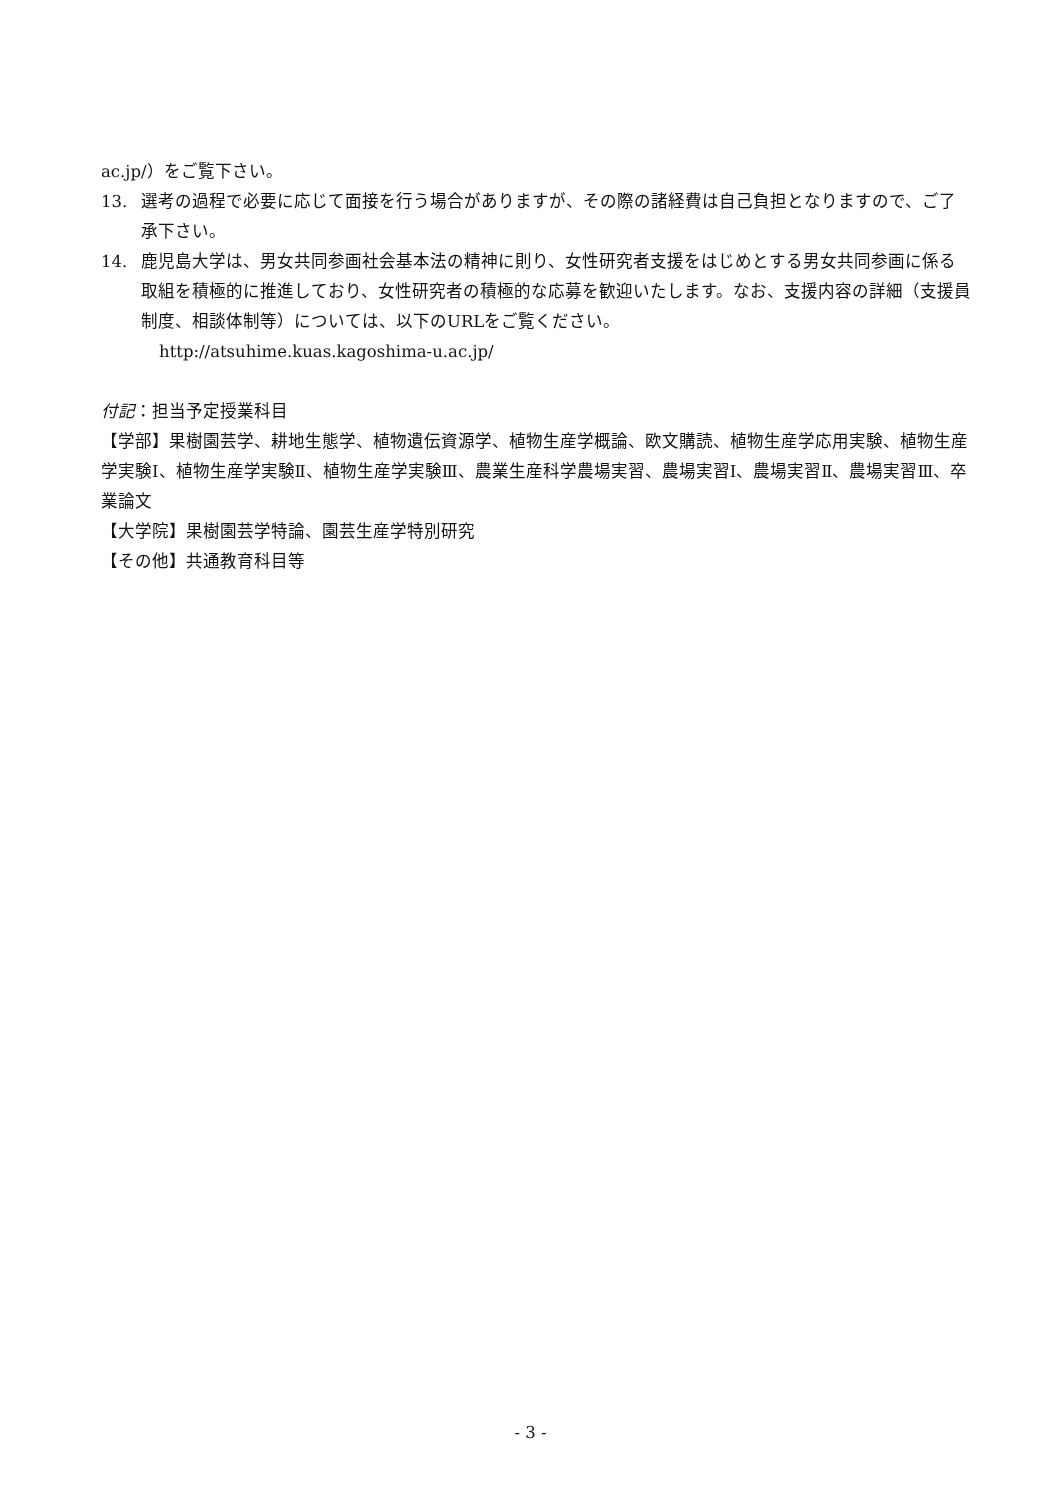ac.jp/）をご覧下さい。
13. 選考の過程で必要に応じて面接を行う場合がありますが、その際の諸経費は自己負担となりますので、ご了承下さい。
14. 鹿児島大学は、男女共同参画社会基本法の精神に則り、女性研究者支援をはじめとする男女共同参画に係る取組を積極的に推進しており、女性研究者の積極的な応募を歓迎いたします。なお、支援内容の詳細（支援員制度、相談体制等）については、以下のURLをご覧ください。
http://atsuhime.kuas.kagoshima-u.ac.jp/
付記：担当予定授業科目
【学部】果樹園芸学、耕地生態学、植物遺伝資源学、植物生産学概論、欧文購読、植物生産学応用実験、植物生産学実験Ⅰ、植物生産学実験Ⅱ、植物生産学実験Ⅲ、農業生産科学農場実習、農場実習Ⅰ、農場実習Ⅱ、農場実習Ⅲ、卒業論文
【大学院】果樹園芸学特論、園芸生産学特別研究
【その他】共通教育科目等
- 3 -